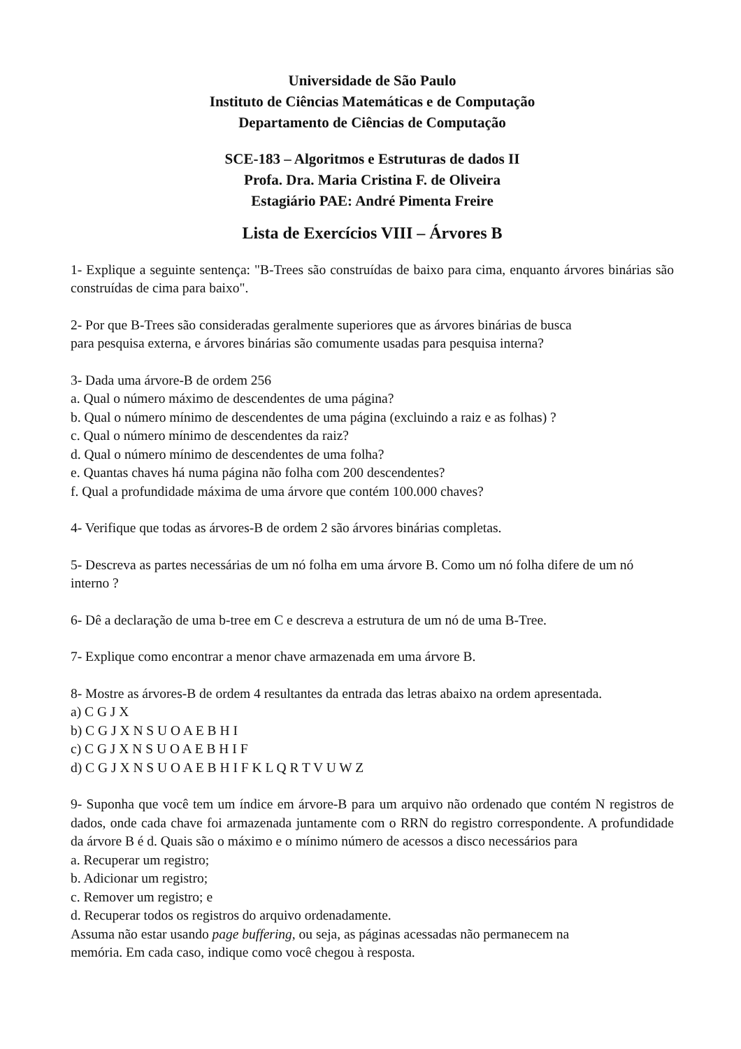Universidade de São Paulo
Instituto de Ciências Matemáticas e de Computação
Departamento de Ciências de Computação
SCE-183 – Algoritmos e Estruturas de dados II
Profa. Dra. Maria Cristina F. de Oliveira
Estagiário PAE: André Pimenta Freire
Lista de Exercícios VIII – Árvores B
1- Explique a seguinte sentença: "B-Trees são construídas de baixo para cima, enquanto árvores binárias são construídas de cima para baixo".
2- Por que B-Trees são consideradas geralmente superiores que as árvores binárias de busca
para pesquisa externa, e árvores binárias são comumente usadas para pesquisa interna?
3- Dada uma árvore-B de ordem 256
a. Qual o número máximo de descendentes de uma página?
b. Qual o número mínimo de descendentes de uma página (excluindo a raiz e as folhas) ?
c. Qual o número mínimo de descendentes da raiz?
d. Qual o número mínimo de descendentes de uma folha?
e. Quantas chaves há numa página não folha com 200 descendentes?
f. Qual a profundidade máxima de uma árvore que contém 100.000 chaves?
4- Verifique que todas as árvores-B de ordem 2 são árvores binárias completas.
5- Descreva as partes necessárias de um nó folha em uma árvore B. Como um nó folha difere de um nó interno ?
6- Dê a declaração de uma b-tree em C e descreva a estrutura de um nó de uma B-Tree.
7- Explique como encontrar a menor chave armazenada em uma árvore B.
8- Mostre as árvores-B de ordem 4 resultantes da entrada das letras abaixo na ordem apresentada.
a) C G J X
b) C G J X N S U O A E B H I
c) C G J X N S U O A E B H I F
d) C G J X N S U O A E B H I F K L Q R T V U W Z
9- Suponha que você tem um índice em árvore-B para um arquivo não ordenado que contém N registros de dados, onde cada chave foi armazenada juntamente com o RRN do registro correspondente. A profundidade da árvore B é d. Quais são o máximo e o mínimo número de acessos a disco necessários para
a. Recuperar um registro;
b. Adicionar um registro;
c. Remover um registro; e
d. Recuperar todos os registros do arquivo ordenadamente.
Assuma não estar usando page buffering, ou seja, as páginas acessadas não permanecem na
memória. Em cada caso, indique como você chegou à resposta.